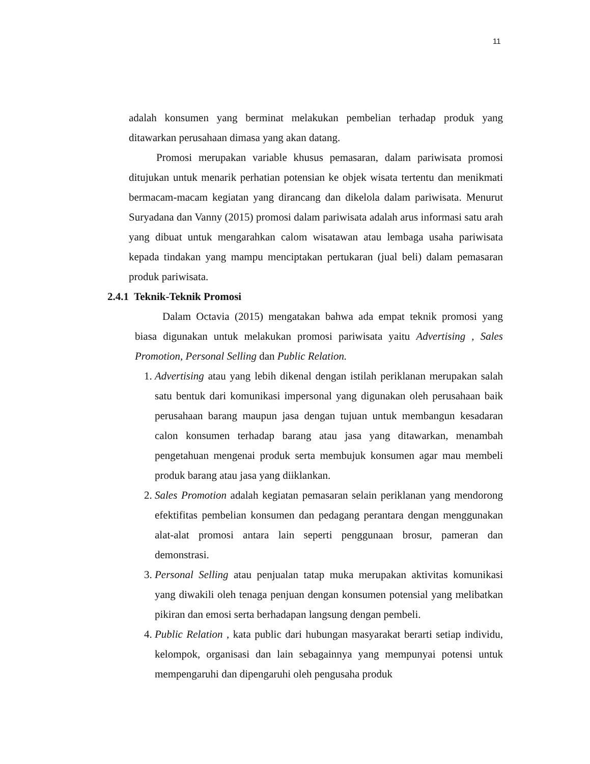11
adalah konsumen yang berminat melakukan pembelian terhadap produk yang ditawarkan perusahaan dimasa yang akan datang.
Promosi merupakan variable khusus pemasaran, dalam pariwisata promosi ditujukan untuk menarik perhatian potensian ke objek wisata tertentu dan menikmati bermacam-macam kegiatan yang dirancang dan dikelola dalam pariwisata. Menurut Suryadana dan Vanny (2015) promosi dalam pariwisata adalah arus informasi satu arah yang dibuat untuk mengarahkan calom wisatawan atau lembaga usaha pariwisata kepada tindakan yang mampu menciptakan pertukaran (jual beli) dalam pemasaran produk pariwisata.
2.4.1 Teknik-Teknik Promosi
Dalam Octavia (2015) mengatakan bahwa ada empat teknik promosi yang biasa digunakan untuk melakukan promosi pariwisata yaitu Advertising , Sales Promotion, Personal Selling dan Public Relation.
1. Advertising atau yang lebih dikenal dengan istilah periklanan merupakan salah satu bentuk dari komunikasi impersonal yang digunakan oleh perusahaan baik perusahaan barang maupun jasa dengan tujuan untuk membangun kesadaran calon konsumen terhadap barang atau jasa yang ditawarkan, menambah pengetahuan mengenai produk serta membujuk konsumen agar mau membeli produk barang atau jasa yang diiklankan.
2. Sales Promotion adalah kegiatan pemasaran selain periklanan yang mendorong efektifitas pembelian konsumen dan pedagang perantara dengan menggunakan alat-alat promosi antara lain seperti penggunaan brosur, pameran dan demonstrasi.
3. Personal Selling atau penjualan tatap muka merupakan aktivitas komunikasi yang diwakili oleh tenaga penjuan dengan konsumen potensial yang melibatkan pikiran dan emosi serta berhadapan langsung dengan pembeli.
4. Public Relation , kata public dari hubungan masyarakat berarti setiap individu, kelompok, organisasi dan lain sebagainnya yang mempunyai potensi untuk mempengaruhi dan dipengaruhi oleh pengusaha produk